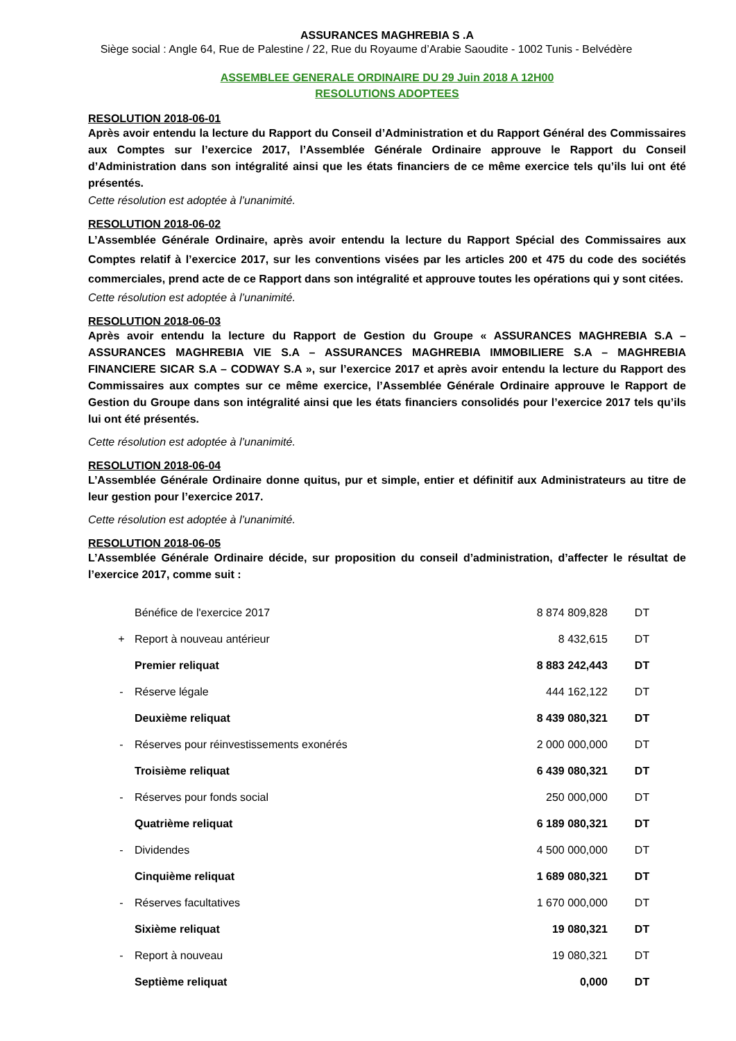ASSURANCES MAGHREBIA S .A
Siège social : Angle 64, Rue de Palestine / 22, Rue du Royaume d’Arabie Saoudite - 1002 Tunis - Belvédère
ASSEMBLEE GENERALE ORDINAIRE DU 29 Juin 2018 A 12H00
RESOLUTIONS ADOPTEES
RESOLUTION 2018-06-01
Après avoir entendu la lecture du Rapport du Conseil d’Administration et du Rapport Général des Commissaires aux Comptes sur l’exercice 2017, l’Assemblée Générale Ordinaire approuve le Rapport du Conseil d’Administration dans son intégralité ainsi que les états financiers de ce même exercice tels qu’ils lui ont été présentés.
Cette résolution est adoptée à l’unanimité.
RESOLUTION 2018-06-02
L’Assemblée Générale Ordinaire, après avoir entendu la lecture du Rapport Spécial des Commissaires aux Comptes relatif à l’exercice 2017, sur les conventions visées par les articles 200 et 475 du code des sociétés commerciales, prend acte de ce Rapport dans son intégralité et approuve toutes les opérations qui y sont citées.
Cette résolution est adoptée à l’unanimité.
RESOLUTION 2018-06-03
Après avoir entendu la lecture du Rapport de Gestion du Groupe « ASSURANCES MAGHREBIA S.A – ASSURANCES MAGHREBIA VIE S.A – ASSURANCES MAGHREBIA IMMOBILIERE S.A – MAGHREBIA FINANCIERE SICAR S.A – CODWAY S.A », sur l’exercice 2017 et après avoir entendu la lecture du Rapport des Commissaires aux comptes sur ce même exercice, l’Assemblée Générale Ordinaire approuve le Rapport de Gestion du Groupe dans son intégralité ainsi que les états financiers consolidés pour l’exercice 2017 tels qu’ils lui ont été présentés.
Cette résolution est adoptée à l’unanimité.
RESOLUTION 2018-06-04
L’Assemblée Générale Ordinaire donne quitus, pur et simple, entier et définitif aux Administrateurs au titre de leur gestion pour l’exercice 2017.
Cette résolution est adoptée à l’unanimité.
RESOLUTION 2018-06-05
L’Assemblée Générale Ordinaire décide, sur proposition du conseil d’administration, d’affecter le résultat de l’exercice 2017, comme suit :
| | Bénéfice de l'exercice 2017 | 8 874 809,828 | DT |
| + | Report à nouveau antérieur | 8 432,615 | DT |
| | Premier reliquat | 8 883 242,443 | DT |
| - | Réserve légale | 444 162,122 | DT |
| | Deuxième reliquat | 8 439 080,321 | DT |
| - | Réserves pour réinvestissements exonérés | 2 000 000,000 | DT |
| | Troisième reliquat | 6 439 080,321 | DT |
| - | Réserves pour fonds social | 250 000,000 | DT |
| | Quatrième reliquat | 6 189 080,321 | DT |
| - | Dividendes | 4 500 000,000 | DT |
| | Cinquième reliquat | 1 689 080,321 | DT |
| - | Réserves facultatives | 1 670 000,000 | DT |
| | Sixième reliquat | 19 080,321 | DT |
| - | Report à nouveau | 19 080,321 | DT |
| | Septième reliquat | 0,000 | DT |